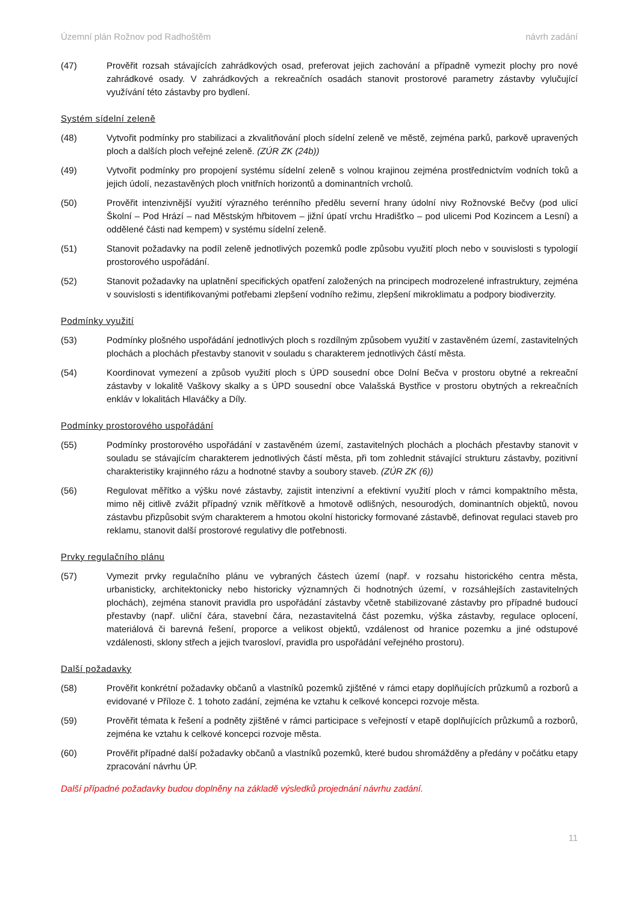Územní plán Rožnov pod Radhoštěm návrh zadání
(47) Prověřit rozsah stávajících zahrádkových osad, preferovat jejich zachování a případně vymezit plochy pro nové zahrádkové osady. V zahrádkových a rekreačních osadách stanovit prostorové parametry zástavby vylučující využívání této zástavby pro bydlení.
Systém sídelní zeleně
(48) Vytvořit podmínky pro stabilizaci a zkvalitňování ploch sídelní zeleně ve městě, zejména parků, parkově upravených ploch a dalších ploch veřejné zeleně. (ZÚR ZK (24b))
(49) Vytvořit podmínky pro propojení systému sídelní zeleně s volnou krajinou zejména prostřednictvím vodních toků a jejich údolí, nezastavěných ploch vnitřních horizontů a dominantních vrcholů.
(50) Prověřit intenzivnější využití výrazného terénního předělu severní hrany údolní nivy Rožnovské Bečvy (pod ulicí Školní – Pod Hrází – nad Městským hřbitovem – jižní úpatí vrchu Hradišťko – pod ulicemi Pod Kozincem a Lesní) a oddělené části nad kempem) v systému sídelní zeleně.
(51) Stanovit požadavky na podíl zeleně jednotlivých pozemků podle způsobu využití ploch nebo v souvislosti s typologií prostorového uspořádání.
(52) Stanovit požadavky na uplatnění specifických opatření založených na principech modrozelené infrastruktury, zejména v souvislosti s identifikovanými potřebami zlepšení vodního režimu, zlepšení mikroklimatu a podpory biodiverzity.
Podmínky využití
(53) Podmínky plošného uspořádání jednotlivých ploch s rozdílným způsobem využití v zastavěném území, zastavitelných plochách a plochách přestavby stanovit v souladu s charakterem jednotlivých částí města.
(54) Koordinovat vymezení a způsob využití ploch s ÚPD sousední obce Dolní Bečva v prostoru obytné a rekreační zástavby v lokalitě Vaškovy skalky a s ÚPD sousední obce Valašská Bystřice v prostoru obytných a rekreačních enkláv v lokalitách Hlaváčky a Díly.
Podmínky prostorového uspořádání
(55) Podmínky prostorového uspořádání v zastavěném území, zastavitelných plochách a plochách přestavby stanovit v souladu se stávajícím charakterem jednotlivých částí města, při tom zohlednit stávající strukturu zástavby, pozitivní charakteristiky krajinného rázu a hodnotné stavby a soubory staveb. (ZÚR ZK (6))
(56) Regulovat měřítko a výšku nové zástavby, zajistit intenzivní a efektivní využití ploch v rámci kompaktního města, mimo něj citlivě zvážit případný vznik měřítkově a hmotově odlišných, nesourodých, dominantních objektů, novou zástavbu přizpůsobit svým charakterem a hmotou okolní historicky formované zástavbě, definovat regulaci staveb pro reklamu, stanovit další prostorové regulativy dle potřebnosti.
Prvky regulačního plánu
(57) Vymezit prvky regulačního plánu ve vybraných částech území (např. v rozsahu historického centra města, urbanisticky, architektonicky nebo historicky významných či hodnotných území, v rozsáhlejších zastavitelných plochách), zejména stanovit pravidla pro uspořádání zástavby včetně stabilizované zástavby pro případné budoucí přestavby (např. uliční čára, stavební čára, nezastavitelná část pozemku, výška zástavby, regulace oplocení, materiálová či barevná řešení, proporce a velikost objektů, vzdálenost od hranice pozemku a jiné odstupové vzdálenosti, sklony střech a jejich tvarosloví, pravidla pro uspořádání veřejného prostoru).
Další požadavky
(58) Prověřit konkrétní požadavky občanů a vlastníků pozemků zjištěné v rámci etapy doplňujících průzkumů a rozborů a evidované v Příloze č. 1 tohoto zadání, zejména ke vztahu k celkové koncepci rozvoje města.
(59) Prověřit témata k řešení a podněty zjištěné v rámci participace s veřejností v etapě doplňujících průzkumů a rozborů, zejména ke vztahu k celkové koncepci rozvoje města.
(60) Prověřit případné další požadavky občanů a vlastníků pozemků, které budou shromážděny a předány v počátku etapy zpracování návrhu ÚP.
Další případné požadavky budou doplněny na základě výsledků projednání návrhu zadání.
11